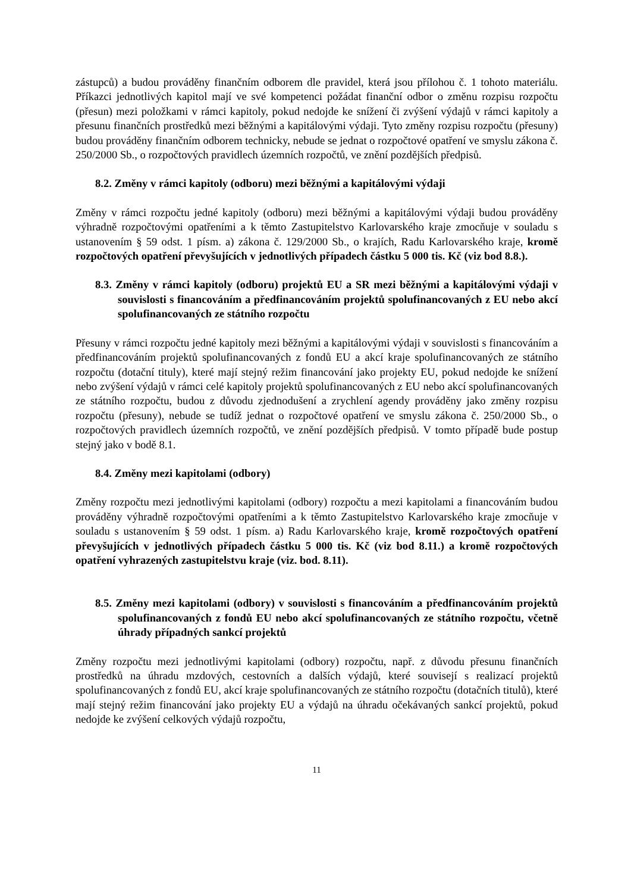zástupců) a budou prováděny finančním odborem dle pravidel, která jsou přílohou č. 1 tohoto materiálu. Příkazci jednotlivých kapitol mají ve své kompetenci požádat finanční odbor o změnu rozpisu rozpočtu (přesun) mezi položkami v rámci kapitoly, pokud nedojde ke snížení či zvýšení výdajů v rámci kapitoly a přesunu finančních prostředků mezi běžnými a kapitálovými výdaji. Tyto změny rozpisu rozpočtu (přesuny) budou prováděny finančním odborem technicky, nebude se jednat o rozpočtové opatření ve smyslu zákona č. 250/2000 Sb., o rozpočtových pravidlech územních rozpočtů, ve znění pozdějších předpisů.
8.2. Změny v rámci kapitoly (odboru) mezi běžnými a kapitálovými výdaji
Změny v rámci rozpočtu jedné kapitoly (odboru) mezi běžnými a kapitálovými výdaji budou prováděny výhradně rozpočtovými opatřeními a k těmto Zastupitelstvo Karlovarského kraje zmocňuje v souladu s ustanovením § 59 odst. 1 písm. a) zákona č. 129/2000 Sb., o krajích, Radu Karlovarského kraje, kromě rozpočtových opatření převyšujících v jednotlivých případech částku 5 000 tis. Kč (viz bod 8.8.).
8.3. Změny v rámci kapitoly (odboru) projektů EU a SR mezi běžnými a kapitálovými výdaji v souvislosti s financováním a předfinancováním projektů spolufinancovaných z EU nebo akcí spolufinancovaných ze státního rozpočtu
Přesuny v rámci rozpočtu jedné kapitoly mezi běžnými a kapitálovými výdaji v souvislosti s financováním a předfinancováním projektů spolufinancovaných z fondů EU a akcí kraje spolufinancovaných ze státního rozpočtu (dotační tituly), které mají stejný režim financování jako projekty EU, pokud nedojde ke snížení nebo zvýšení výdajů v rámci celé kapitoly projektů spolufinancovaných z EU nebo akcí spolufinancovaných ze státního rozpočtu, budou z důvodu zjednodušení a zrychlení agendy prováděny jako změny rozpisu rozpočtu (přesuny), nebude se tudíž jednat o rozpočtové opatření ve smyslu zákona č. 250/2000 Sb., o rozpočtových pravidlech územních rozpočtů, ve znění pozdějších předpisů. V tomto případě bude postup stejný jako v bodě 8.1.
8.4. Změny mezi kapitolami (odbory)
Změny rozpočtu mezi jednotlivými kapitolami (odbory) rozpočtu a mezi kapitolami a financováním budou prováděny výhradně rozpočtovými opatřeními a k těmto Zastupitelstvo Karlovarského kraje zmocňuje v souladu s ustanovením § 59 odst. 1 písm. a) Radu Karlovarského kraje, kromě rozpočtových opatření převyšujících v jednotlivých případech částku 5 000 tis. Kč (viz bod 8.11.) a kromě rozpočtových opatření vyhrazených zastupitelstvu kraje (viz. bod. 8.11).
8.5. Změny mezi kapitolami (odbory) v souvislosti s financováním a předfinancováním projektů spolufinancovaných z fondů EU nebo akcí spolufinancovaných ze státního rozpočtu, včetně úhrady případných sankcí projektů
Změny rozpočtu mezi jednotlivými kapitolami (odbory) rozpočtu, např. z důvodu přesunu finančních prostředků na úhradu mzdových, cestovních a dalších výdajů, které souvisejí s realizací projektů spolufinancovaných z fondů EU, akcí kraje spolufinancovaných ze státního rozpočtu (dotačních titulů), které mají stejný režim financování jako projekty EU a výdajů na úhradu očekávaných sankcí projektů, pokud nedojde ke zvýšení celkových výdajů rozpočtu,
11